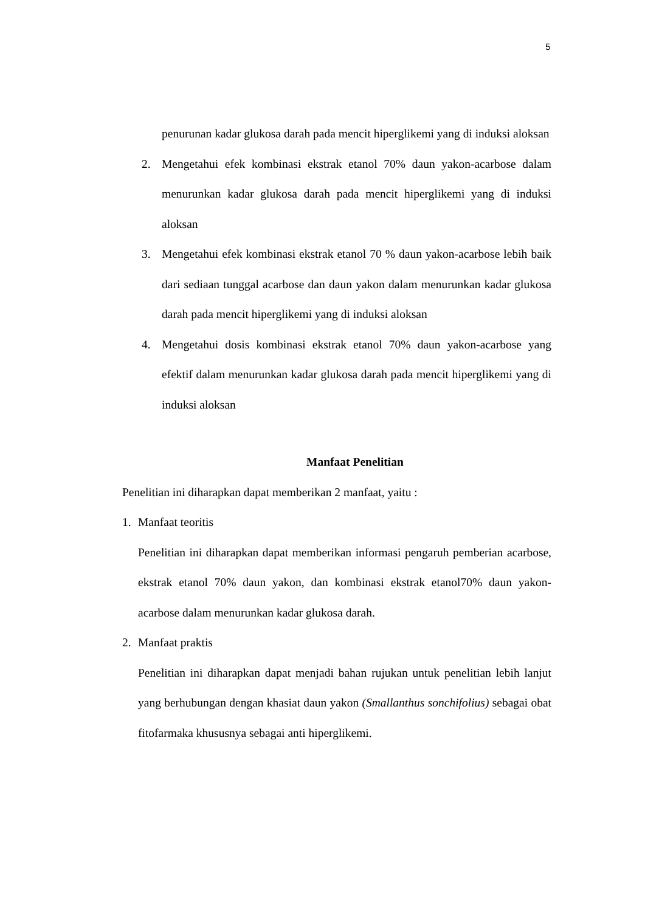5
penurunan kadar glukosa darah pada mencit hiperglikemi yang di induksi aloksan
2. Mengetahui efek kombinasi ekstrak etanol 70% daun yakon-acarbose dalam menurunkan kadar glukosa darah pada mencit hiperglikemi yang di induksi aloksan
3. Mengetahui efek kombinasi ekstrak etanol 70 % daun yakon-acarbose lebih baik dari sediaan tunggal acarbose dan daun yakon dalam menurunkan kadar glukosa darah pada mencit hiperglikemi yang di induksi aloksan
4. Mengetahui dosis kombinasi ekstrak etanol 70% daun yakon-acarbose yang efektif dalam menurunkan kadar glukosa darah pada mencit hiperglikemi yang di induksi aloksan
Manfaat Penelitian
Penelitian ini diharapkan dapat memberikan 2 manfaat, yaitu :
1. Manfaat teoritis
Penelitian ini diharapkan dapat memberikan informasi pengaruh pemberian acarbose, ekstrak etanol 70% daun yakon, dan kombinasi ekstrak etanol70% daun yakon-acarbose dalam menurunkan kadar glukosa darah.
2. Manfaat praktis
Penelitian ini diharapkan dapat menjadi bahan rujukan untuk penelitian lebih lanjut yang berhubungan dengan khasiat daun yakon (Smallanthus sonchifolius) sebagai obat fitofarmaka khususnya sebagai anti hiperglikemi.